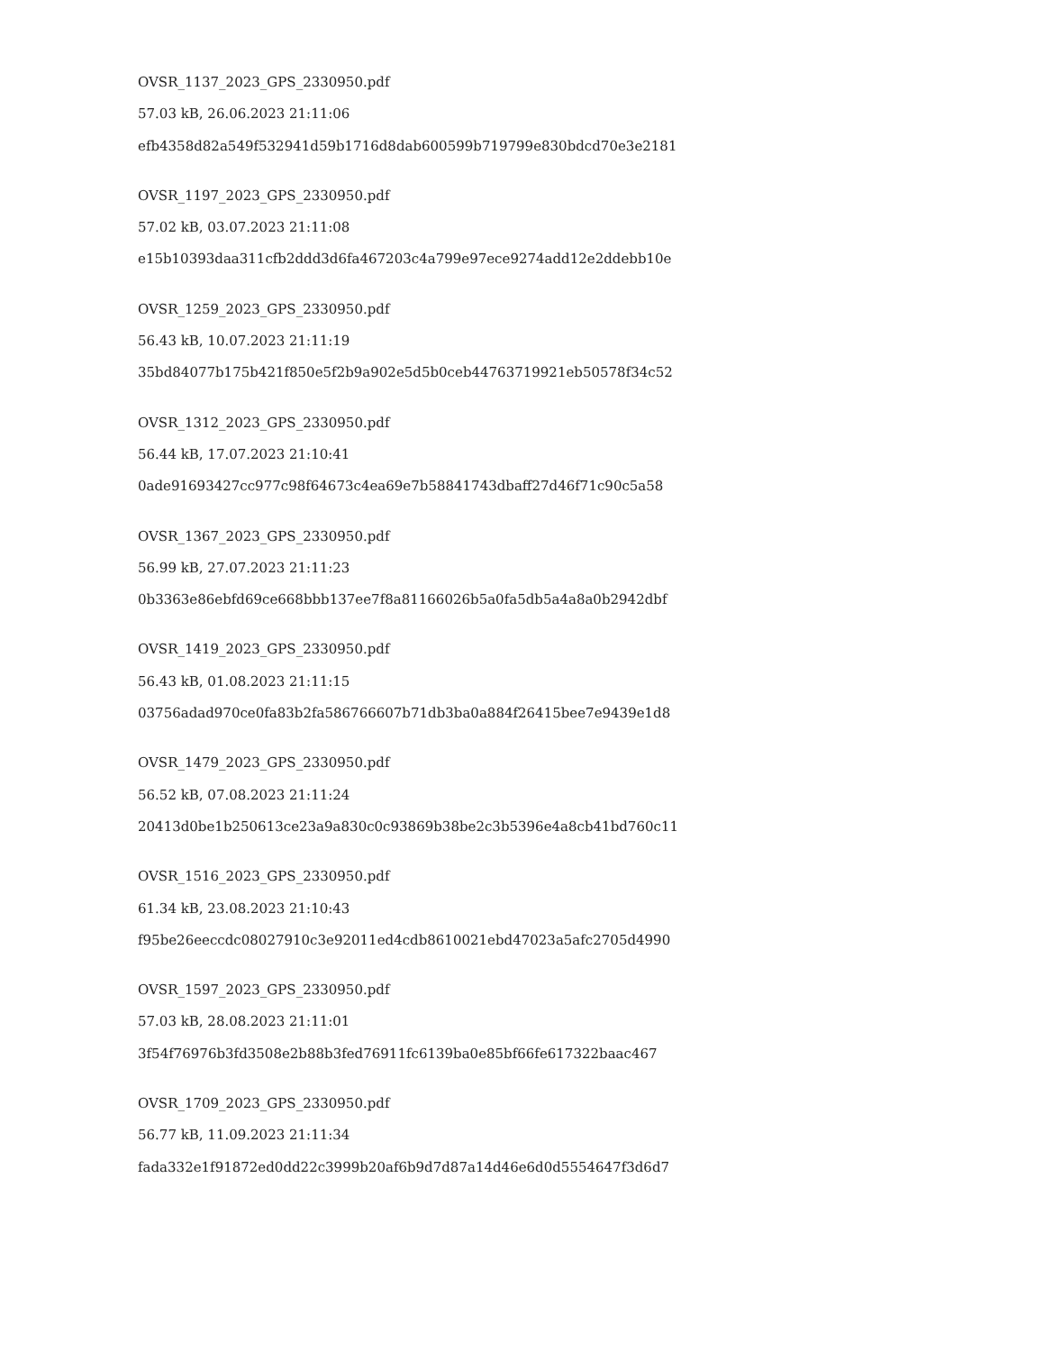OVSR_1137_2023_GPS_2330950.pdf
57.03 kB, 26.06.2023 21:11:06
efb4358d82a549f532941d59b1716d8dab600599b719799e830bdcd70e3e2181
OVSR_1197_2023_GPS_2330950.pdf
57.02 kB, 03.07.2023 21:11:08
e15b10393daa311cfb2ddd3d6fa467203c4a799e97ece9274add12e2ddebb10e
OVSR_1259_2023_GPS_2330950.pdf
56.43 kB, 10.07.2023 21:11:19
35bd84077b175b421f850e5f2b9a902e5d5b0ceb44763719921eb50578f34c52
OVSR_1312_2023_GPS_2330950.pdf
56.44 kB, 17.07.2023 21:10:41
0ade91693427cc977c98f64673c4ea69e7b58841743dbaff27d46f71c90c5a58
OVSR_1367_2023_GPS_2330950.pdf
56.99 kB, 27.07.2023 21:11:23
0b3363e86ebfd69ce668bbb137ee7f8a81166026b5a0fa5db5a4a8a0b2942dbf
OVSR_1419_2023_GPS_2330950.pdf
56.43 kB, 01.08.2023 21:11:15
03756adad970ce0fa83b2fa586766607b71db3ba0a884f26415bee7e9439e1d8
OVSR_1479_2023_GPS_2330950.pdf
56.52 kB, 07.08.2023 21:11:24
20413d0be1b250613ce23a9a830c0c93869b38be2c3b5396e4a8cb41bd760c11
OVSR_1516_2023_GPS_2330950.pdf
61.34 kB, 23.08.2023 21:10:43
f95be26eeccdc08027910c3e92011ed4cdb8610021ebd47023a5afc2705d4990
OVSR_1597_2023_GPS_2330950.pdf
57.03 kB, 28.08.2023 21:11:01
3f54f76976b3fd3508e2b88b3fed76911fc6139ba0e85bf66fe617322baac467
OVSR_1709_2023_GPS_2330950.pdf
56.77 kB, 11.09.2023 21:11:34
fada332e1f91872ed0dd22c3999b20af6b9d7d87a14d46e6d0d5554647f3d6d7